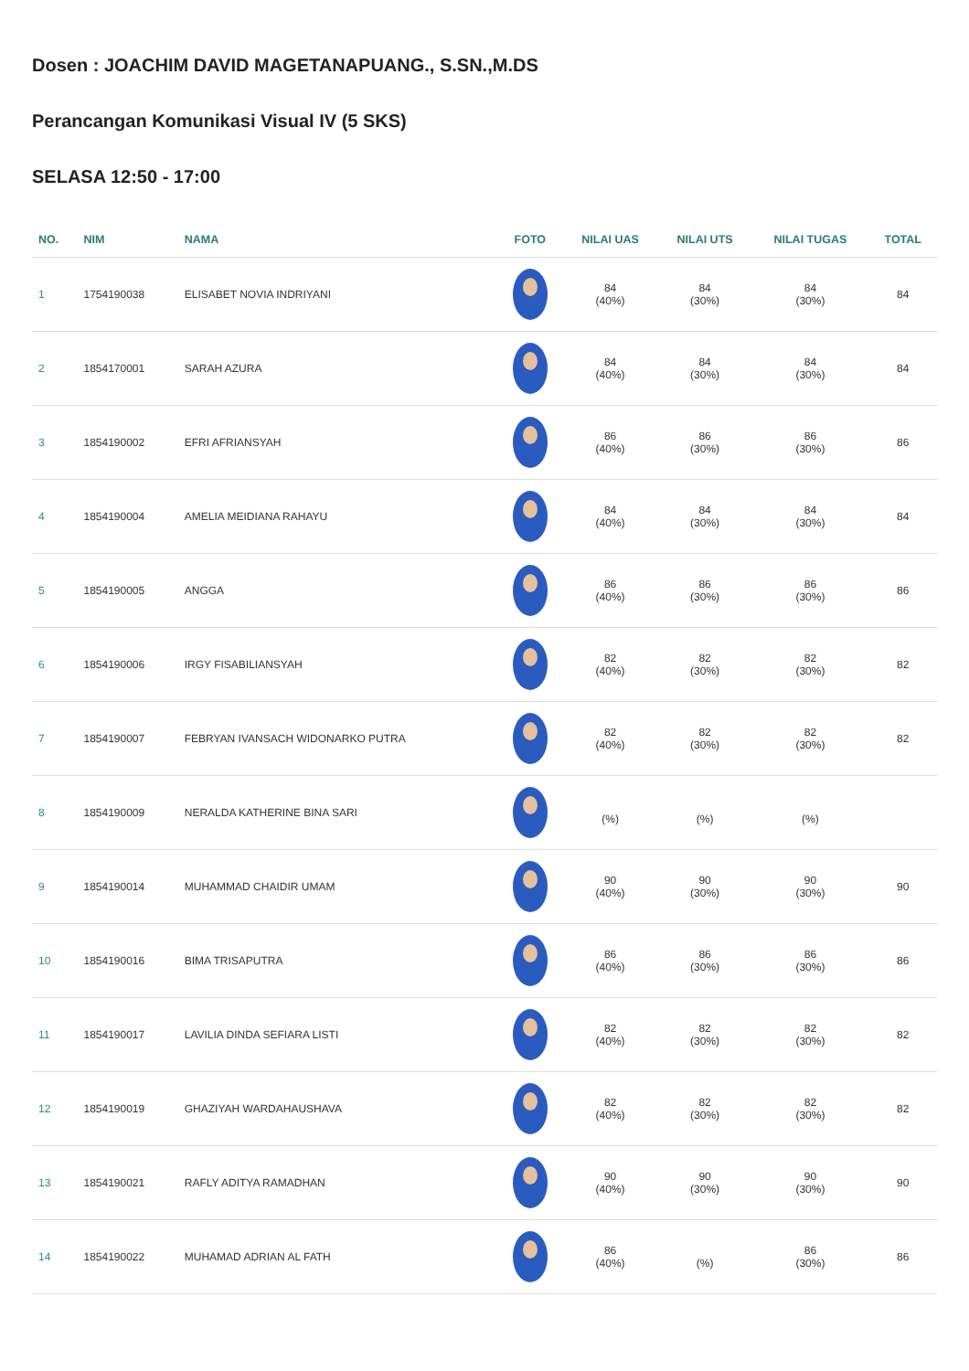Dosen : JOACHIM DAVID MAGETANAPUANG., S.SN.,M.DS
Perancangan Komunikasi Visual IV (5 SKS)
SELASA 12:50 - 17:00
| NO. | NIM | NAMA | FOTO | NILAI UAS | NILAI UTS | NILAI TUGAS | TOTAL |
| --- | --- | --- | --- | --- | --- | --- | --- |
| 1 | 1754190038 | ELISABET NOVIA INDRIYANI | | 84 (40%) | 84 (30%) | 84 (30%) | 84 |
| 2 | 1854170001 | SARAH AZURA | | 84 (40%) | 84 (30%) | 84 (30%) | 84 |
| 3 | 1854190002 | EFRI AFRIANSYAH | | 86 (40%) | 86 (30%) | 86 (30%) | 86 |
| 4 | 1854190004 | AMELIA MEIDIANA RAHAYU | | 84 (40%) | 84 (30%) | 84 (30%) | 84 |
| 5 | 1854190005 | ANGGA | | 86 (40%) | 86 (30%) | 86 (30%) | 86 |
| 6 | 1854190006 | IRGY FISABILIANSYAH | | 82 (40%) | 82 (30%) | 82 (30%) | 82 |
| 7 | 1854190007 | FEBRYAN IVANSACH WIDONARKO PUTRA | | 82 (40%) | 82 (30%) | 82 (30%) | 82 |
| 8 | 1854190009 | NERALDA KATHERINE BINA SARI | | (%) | (%) | (%) | |
| 9 | 1854190014 | MUHAMMAD CHAIDIR UMAM | | 90 (40%) | 90 (30%) | 90 (30%) | 90 |
| 10 | 1854190016 | BIMA TRISAPUTRA | | 86 (40%) | 86 (30%) | 86 (30%) | 86 |
| 11 | 1854190017 | LAVILIA DINDA SEFIARA LISTI | | 82 (40%) | 82 (30%) | 82 (30%) | 82 |
| 12 | 1854190019 | GHAZIYAH WARDAHAUSHAVA | | 82 (40%) | 82 (30%) | 82 (30%) | 82 |
| 13 | 1854190021 | RAFLY ADITYA RAMADHAN | | 90 (40%) | 90 (30%) | 90 (30%) | 90 |
| 14 | 1854190022 | MUHAMAD ADRIAN AL FATH | | 86 (40%) | (%) | 86 (30%) | 86 |